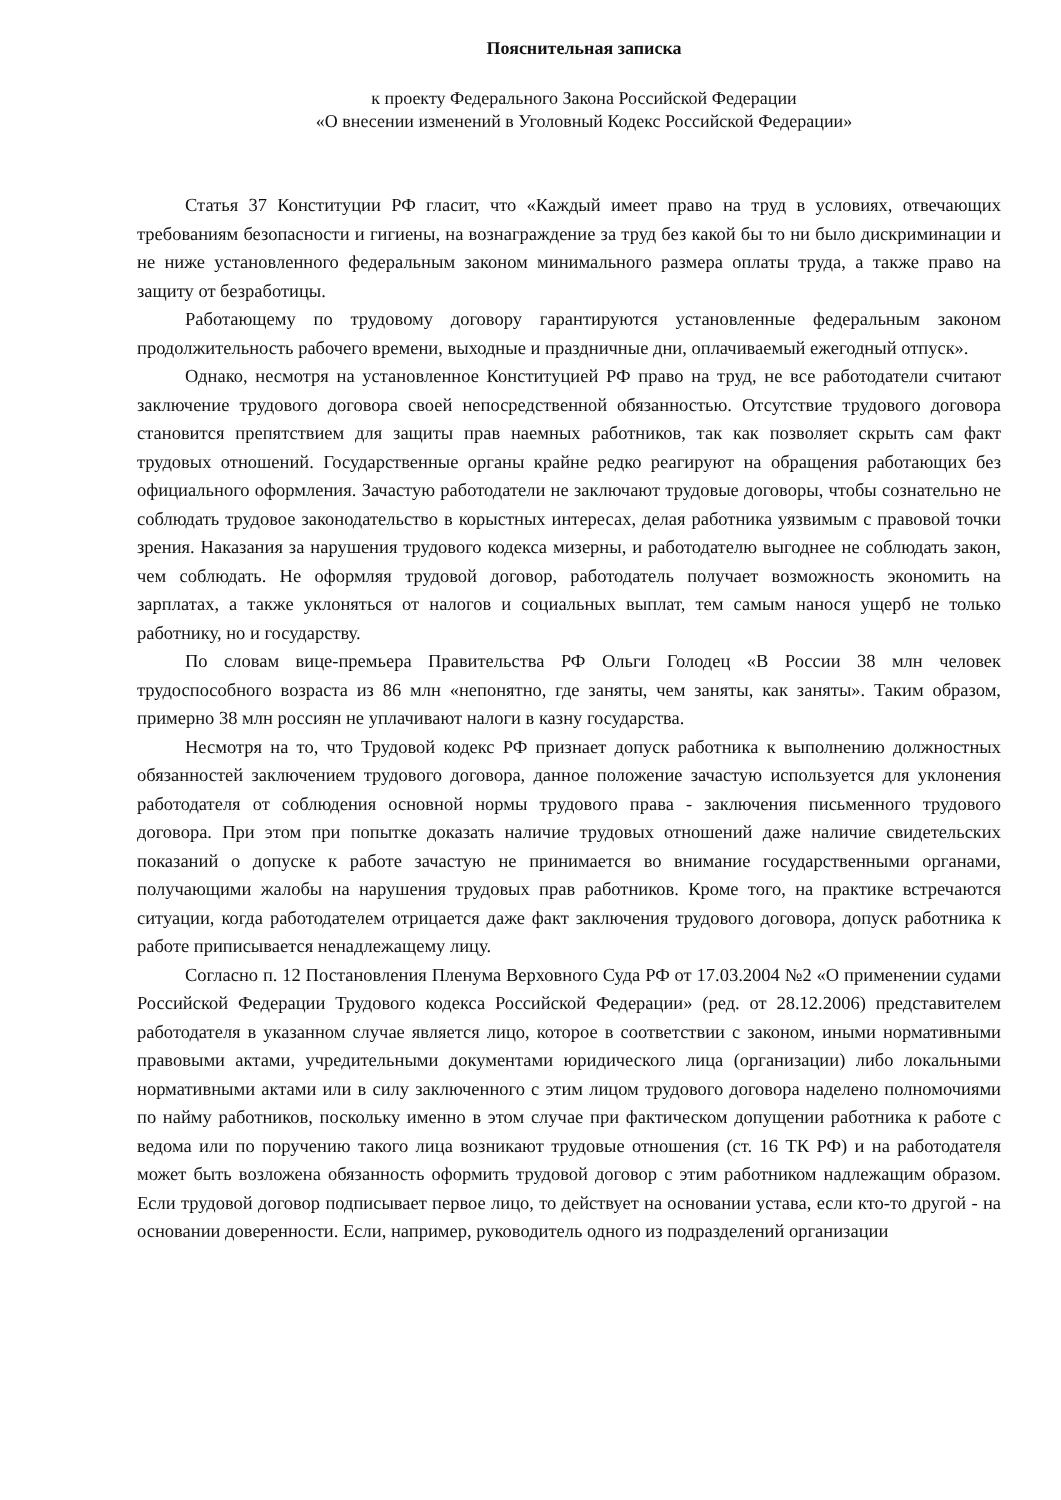Пояснительная записка
к проекту Федерального Закона Российской Федерации
«О внесении изменений в Уголовный Кодекс Российской Федерации»
Статья 37 Конституции РФ гласит, что «Каждый имеет право на труд в условиях, отвечающих требованиям безопасности и гигиены, на вознаграждение за труд без какой бы то ни было дискриминации и не ниже установленного федеральным законом минимального размера оплаты труда, а также право на защиту от безработицы.
Работающему по трудовому договору гарантируются установленные федеральным законом продолжительность рабочего времени, выходные и праздничные дни, оплачиваемый ежегодный отпуск».
Однако, несмотря на установленное Конституцией РФ право на труд, не все работодатели считают заключение трудового договора своей непосредственной обязанностью. Отсутствие трудового договора становится препятствием для защиты прав наемных работников, так как позволяет скрыть сам факт трудовых отношений. Государственные органы крайне редко реагируют на обращения работающих без официального оформления. Зачастую работодатели не заключают трудовые договоры, чтобы сознательно не соблюдать трудовое законодательство в корыстных интересах, делая работника уязвимым с правовой точки зрения. Наказания за нарушения трудового кодекса мизерны, и работодателю выгоднее не соблюдать закон, чем соблюдать. Не оформляя трудовой договор, работодатель получает возможность экономить на зарплатах, а также уклоняться от налогов и социальных выплат, тем самым нанося ущерб не только работнику, но и государству.
По словам вице-премьера Правительства РФ Ольги Голодец «В России 38 млн человек трудоспособного возраста из 86 млн «непонятно, где заняты, чем заняты, как заняты». Таким образом, примерно 38 млн россиян не уплачивают налоги в казну государства.
Несмотря на то, что Трудовой кодекс РФ признает допуск работника к выполнению должностных обязанностей заключением трудового договора, данное положение зачастую используется для уклонения работодателя от соблюдения основной нормы трудового права - заключения письменного трудового договора. При этом при попытке доказать наличие трудовых отношений даже наличие свидетельских показаний о допуске к работе зачастую не принимается во внимание государственными органами, получающими жалобы на нарушения трудовых прав работников. Кроме того, на практике встречаются ситуации, когда работодателем отрицается даже факт заключения трудового договора, допуск работника к работе приписывается ненадлежащему лицу.
Согласно п. 12 Постановления Пленума Верховного Суда РФ от 17.03.2004 №2 «О применении судами Российской Федерации Трудового кодекса Российской Федерации» (ред. от 28.12.2006) представителем работодателя в указанном случае является лицо, которое в соответствии с законом, иными нормативными правовыми актами, учредительными документами юридического лица (организации) либо локальными нормативными актами или в силу заключенного с этим лицом трудового договора наделено полномочиями по найму работников, поскольку именно в этом случае при фактическом допущении работника к работе с ведома или по поручению такого лица возникают трудовые отношения (ст. 16 ТК РФ) и на работодателя может быть возложена обязанность оформить трудовой договор с этим работником надлежащим образом. Если трудовой договор подписывает первое лицо, то действует на основании устава, если кто-то другой - на основании доверенности. Если, например, руководитель одного из подразделений организации